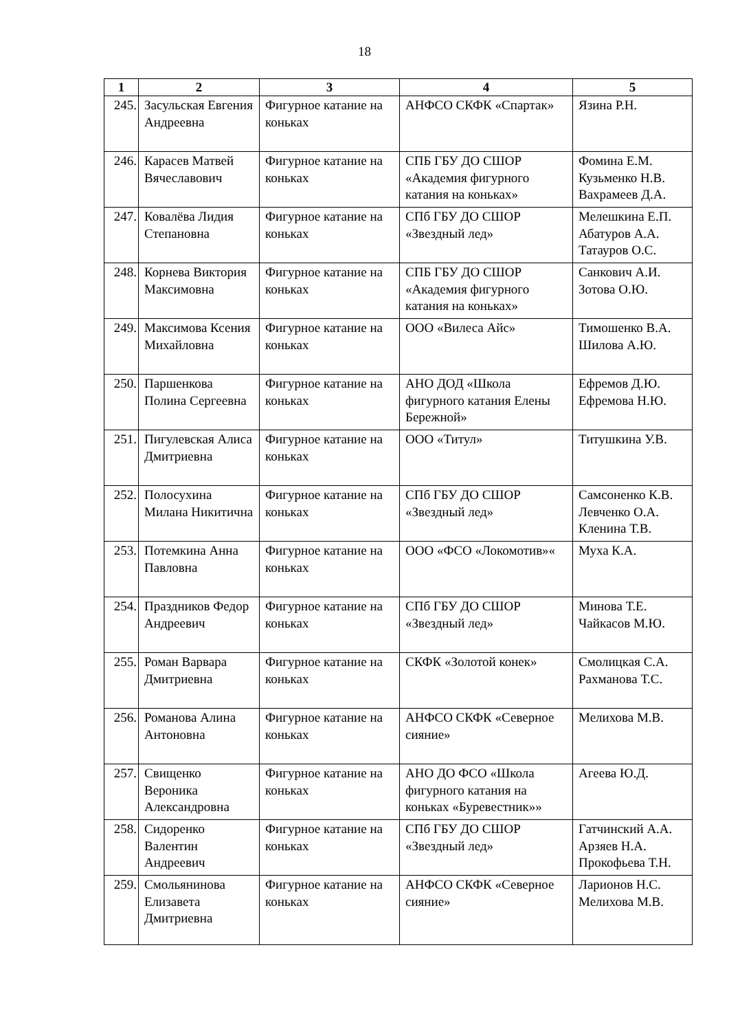18
| 1 | 2 | 3 | 4 | 5 |
| --- | --- | --- | --- | --- |
| 245. | Засульская Евгения Андреевна | Фигурное катание на коньках | АНФСО СКФК «Спартак» | Язина Р.Н. |
| 246. | Карасев Матвей Вячеславович | Фигурное катание на коньках | СПБ ГБУ ДО СШОР «Академия фигурного катания на коньках» | Фомина Е.М. Кузьменко Н.В. Вахрамеев Д.А. |
| 247. | Ковалёва Лидия Степановна | Фигурное катание на коньках | СПб ГБУ ДО СШОР «Звездный лед» | Мелешкина Е.П. Абатуров А.А. Татауров О.С. |
| 248. | Корнева Виктория Максимовна | Фигурное катание на коньках | СПБ ГБУ ДО СШОР «Академия фигурного катания на коньках» | Санкович А.И. Зотова О.Ю. |
| 249. | Максимова Ксения Михайловна | Фигурное катание на коньках | ООО «Вилеса Айс» | Тимошенко В.А. Шилова А.Ю. |
| 250. | Паршенкова Полина Сергеевна | Фигурное катание на коньках | АНО ДОД «Школа фигурного катания Елены Бережной» | Ефремов Д.Ю. Ефремова Н.Ю. |
| 251. | Пигулевская Алиса Дмитриевна | Фигурное катание на коньках | ООО «Титул» | Титушкина У.В. |
| 252. | Полосухина Милана Никитична | Фигурное катание на коньках | СПб ГБУ ДО СШОР «Звездный лед» | Самсоненко К.В. Левченко О.А. Кленина Т.В. |
| 253. | Потемкина Анна Павловна | Фигурное катание на коньках | ООО «ФСО «Локомотив»« | Муха К.А. |
| 254. | Праздников Федор Андреевич | Фигурное катание на коньках | СПб ГБУ ДО СШОР «Звездный лед» | Минова Т.Е. Чайкасов М.Ю. |
| 255. | Роман Варвара Дмитриевна | Фигурное катание на коньках | СКФК «Золотой конек» | Смолицкая С.А. Рахманова Т.С. |
| 256. | Романова Алина Антоновна | Фигурное катание на коньках | АНФСО СКФК «Северное сияние» | Мелихова М.В. |
| 257. | Свищенко Вероника Александровна | Фигурное катание на коньках | АНО ДО ФСО «Школа фигурного катания на коньках «Буревестник»» | Агеева Ю.Д. |
| 258. | Сидоренко Валентин Андреевич | Фигурное катание на коньках | СПб ГБУ ДО СШОР «Звездный лед» | Гатчинский А.А. Арзяев Н.А. Прокофьева Т.Н. |
| 259. | Смольянинова Елизавета Дмитриевна | Фигурное катание на коньках | АНФСО СКФК «Северное сияние» | Ларионов Н.С. Мелихова М.В. |